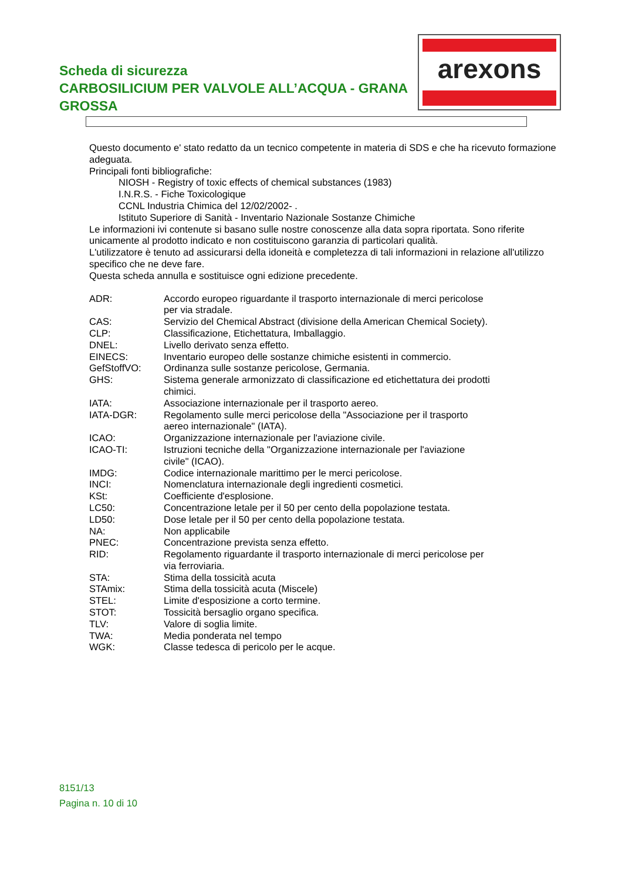Scheda di sicurezza
CARBOSILICIUM PER VALVOLE ALL’ACQUA - GRANA GROSSA
arexons
Questo documento e' stato redatto da un tecnico competente in materia di SDS e che ha ricevuto formazione adeguata.
Principali fonti bibliografiche:
NIOSH - Registry of toxic effects of chemical substances (1983)
I.N.R.S. - Fiche Toxicologique
CCNL Industria Chimica del 12/02/2002- .
Istituto Superiore di Sanità - Inventario Nazionale Sostanze Chimiche
Le informazioni ivi contenute si basano sulle nostre conoscenze alla data sopra riportata. Sono riferite unicamente al prodotto indicato e non costituiscono garanzia di particolari qualità.
L'utilizzatore è tenuto ad assicurarsi della idoneità e completezza di tali informazioni in relazione all'utilizzo specifico che ne deve fare.
Questa scheda annulla e sostituisce ogni edizione precedente.
| ADR: | Accordo europeo riguardante il trasporto internazionale di merci pericolose per via stradale. |
| CAS: | Servizio del Chemical Abstract (divisione della American Chemical Society). |
| CLP: | Classificazione, Etichettatura, Imballaggio. |
| DNEL: | Livello derivato senza effetto. |
| EINECS: | Inventario europeo delle sostanze chimiche esistenti in commercio. |
| GefStoffVO: | Ordinanza sulle sostanze pericolose, Germania. |
| GHS: | Sistema generale armonizzato di classificazione ed etichettatura dei prodotti chimici. |
| IATA: | Associazione internazionale per il trasporto aereo. |
| IATA-DGR: | Regolamento sulle merci pericolose della "Associazione per il trasporto aereo internazionale" (IATA). |
| ICAO: | Organizzazione internazionale per l'aviazione civile. |
| ICAO-TI: | Istruzioni tecniche della "Organizzazione internazionale per l'aviazione civile" (ICAO). |
| IMDG: | Codice internazionale marittimo per le merci pericolose. |
| INCI: | Nomenclatura internazionale degli ingredienti cosmetici. |
| KSt: | Coefficiente d'esplosione. |
| LC50: | Concentrazione letale per il 50 per cento della popolazione testata. |
| LD50: | Dose letale per il 50 per cento della popolazione testata. |
| NA: | Non applicabile |
| PNEC: | Concentrazione prevista senza effetto. |
| RID: | Regolamento riguardante il trasporto internazionale di merci pericolose per via ferroviaria. |
| STA: | Stima della tossicità acuta |
| STAmix: | Stima della tossicità acuta (Miscele) |
| STEL: | Limite d'esposizione a corto termine. |
| STOT: | Tossicità bersaglio organo specifica. |
| TLV: | Valore di soglia limite. |
| TWA: | Media ponderata nel tempo |
| WGK: | Classe tedesca di pericolo per le acque. |
8151/13
Pagina n. 10 di 10